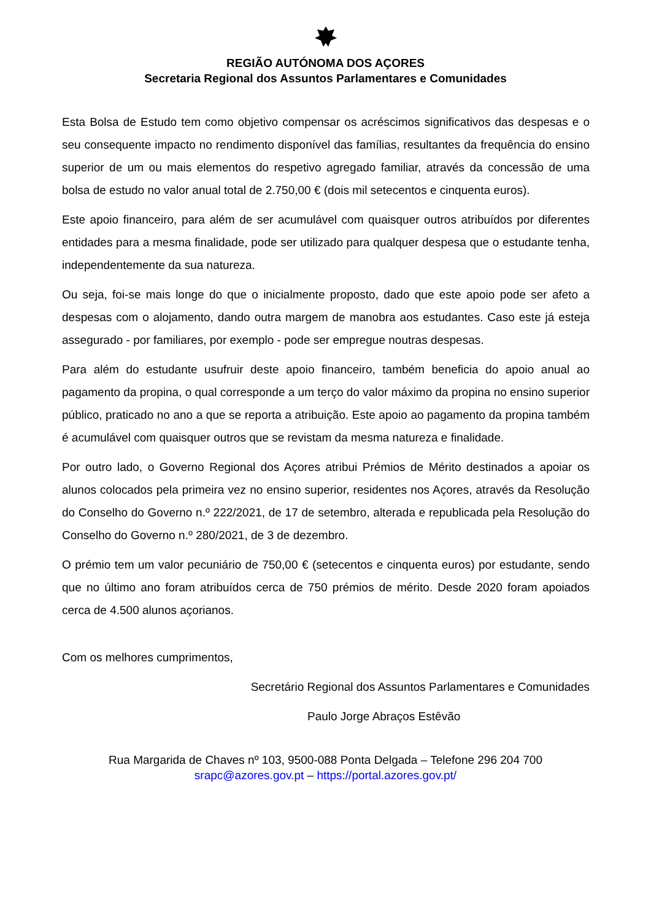REGIÃO AUTÓNOMA DOS AÇORES
Secretaria Regional dos Assuntos Parlamentares e Comunidades
Esta Bolsa de Estudo tem como objetivo compensar os acréscimos significativos das despesas e o seu consequente impacto no rendimento disponível das famílias, resultantes da frequência do ensino superior de um ou mais elementos do respetivo agregado familiar, através da concessão de uma bolsa de estudo no valor anual total de 2.750,00 € (dois mil setecentos e cinquenta euros).
Este apoio financeiro, para além de ser acumulável com quaisquer outros atribuídos por diferentes entidades para a mesma finalidade, pode ser utilizado para qualquer despesa que o estudante tenha, independentemente da sua natureza.
Ou seja, foi-se mais longe do que o inicialmente proposto, dado que este apoio pode ser afeto a despesas com o alojamento, dando outra margem de manobra aos estudantes. Caso este já esteja assegurado - por familiares, por exemplo - pode ser empregue noutras despesas.
Para além do estudante usufruir deste apoio financeiro, também beneficia do apoio anual ao pagamento da propina, o qual corresponde a um terço do valor máximo da propina no ensino superior público, praticado no ano a que se reporta a atribuição. Este apoio ao pagamento da propina também é acumulável com quaisquer outros que se revistam da mesma natureza e finalidade.
Por outro lado, o Governo Regional dos Açores atribui Prémios de Mérito destinados a apoiar os alunos colocados pela primeira vez no ensino superior, residentes nos Açores, através da Resolução do Conselho do Governo n.º 222/2021, de 17 de setembro, alterada e republicada pela Resolução do Conselho do Governo n.º 280/2021, de 3 de dezembro.
O prémio tem um valor pecuniário de 750,00 € (setecentos e cinquenta euros) por estudante, sendo que no último ano foram atribuídos cerca de 750 prémios de mérito. Desde 2020 foram apoiados cerca de 4.500 alunos açorianos.
Com os melhores cumprimentos,
Secretário Regional dos Assuntos Parlamentares e Comunidades
Paulo Jorge Abraços Estêvão
Rua Margarida de Chaves nº 103, 9500-088 Ponta Delgada – Telefone 296 204 700
srapc@azores.gov.pt – https://portal.azores.gov.pt/